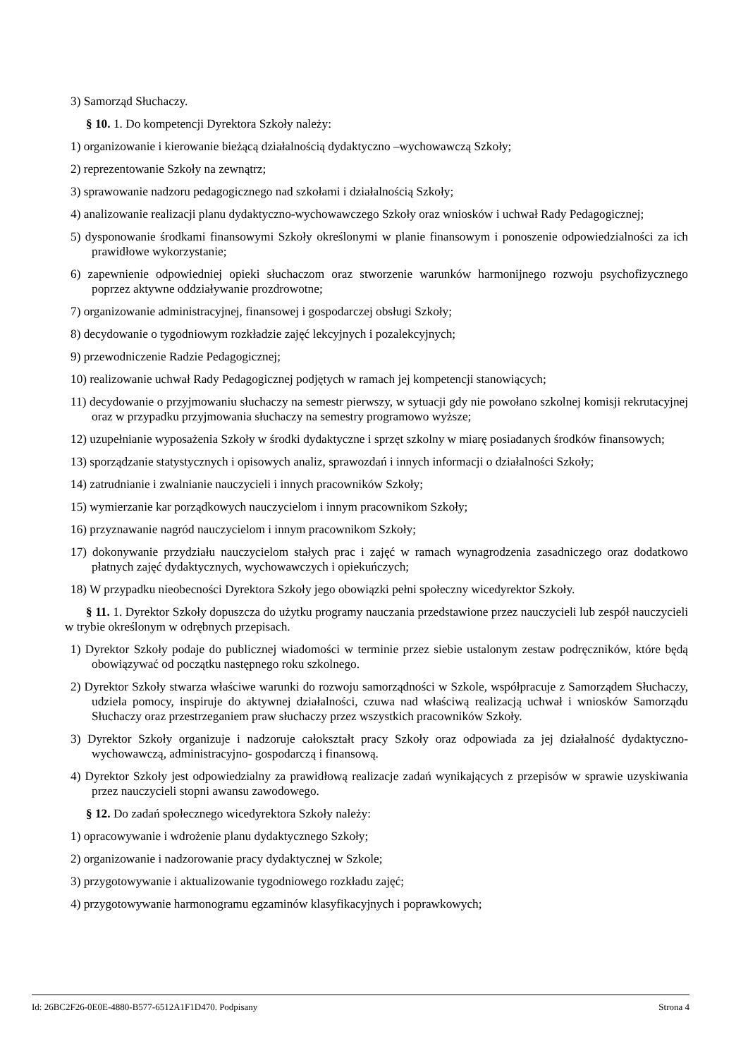3) Samorząd Słuchaczy.
§ 10. 1. Do kompetencji Dyrektora Szkoły należy:
1) organizowanie i kierowanie bieżącą działalnością dydaktyczno –wychowawczą Szkoły;
2) reprezentowanie Szkoły na zewnątrz;
3) sprawowanie nadzoru pedagogicznego nad szkołami i działalnością Szkoły;
4) analizowanie realizacji planu dydaktyczno-wychowawczego Szkoły oraz wniosków i uchwał Rady Pedagogicznej;
5) dysponowanie środkami finansowymi Szkoły określonymi w planie finansowym i ponoszenie odpowiedzialności za ich prawidłowe wykorzystanie;
6) zapewnienie odpowiedniej opieki słuchaczom oraz stworzenie warunków harmonijnego rozwoju psychofizycznego poprzez aktywne oddziaływanie prozdrowotne;
7) organizowanie administracyjnej, finansowej i gospodarczej obsługi Szkoły;
8) decydowanie o tygodniowym rozkładzie zajęć lekcyjnych i pozalekcyjnych;
9) przewodniczenie Radzie Pedagogicznej;
10) realizowanie uchwał Rady Pedagogicznej podjętych w ramach jej kompetencji stanowiących;
11) decydowanie o przyjmowaniu słuchaczy na semestr pierwszy, w sytuacji gdy nie powołano szkolnej komisji rekrutacyjnej oraz w przypadku przyjmowania słuchaczy na semestry programowo wyższe;
12) uzupełnianie wyposażenia Szkoły w środki dydaktyczne i sprzęt szkolny w miarę posiadanych środków finansowych;
13) sporządzanie statystycznych i opisowych analiz, sprawozdań i innych informacji o działalności Szkoły;
14) zatrudnianie i zwalnianie nauczycieli i innych pracowników Szkoły;
15) wymierzanie kar porządkowych nauczycielom i innym pracownikom Szkoły;
16) przyznawanie nagród nauczycielom i innym pracownikom Szkoły;
17) dokonywanie przydziału nauczycielom stałych prac i zajęć w ramach wynagrodzenia zasadniczego oraz dodatkowo płatnych zajęć dydaktycznych, wychowawczych i opiekuńczych;
18) W przypadku nieobecności Dyrektora Szkoły jego obowiązki pełni społeczny wicedyrektor Szkoły.
§ 11. 1. Dyrektor Szkoły dopuszcza do użytku programy nauczania przedstawione przez nauczycieli lub zespół nauczycieli w trybie określonym w odrębnych przepisach.
1) Dyrektor Szkoły podaje do publicznej wiadomości w terminie przez siebie ustalonym zestaw podręczników, które będą obowiązywać od początku następnego roku szkolnego.
2) Dyrektor Szkoły stwarza właściwe warunki do rozwoju samorządności w Szkole, współpracuje z Samorządem Słuchaczy, udziela pomocy, inspiruje do aktywnej działalności, czuwa nad właściwą realizacją uchwał i wniosków Samorządu Słuchaczy oraz przestrzeganiem praw słuchaczy przez wszystkich pracowników Szkoły.
3) Dyrektor Szkoły organizuje i nadzoruje całokształt pracy Szkoły oraz odpowiada za jej działalność dydaktyczno-wychowawczą, administracyjno- gospodarczą i finansową.
4) Dyrektor Szkoły jest odpowiedzialny za prawidłową realizacje zadań wynikających z przepisów w sprawie uzyskiwania przez nauczycieli stopni awansu zawodowego.
§ 12. Do zadań społecznego wicedyrektora Szkoły należy:
1) opracowywanie i wdrożenie planu dydaktycznego Szkoły;
2) organizowanie i nadzorowanie pracy dydaktycznej w Szkole;
3) przygotowywanie i aktualizowanie tygodniowego rozkładu zajęć;
4) przygotowywanie harmonogramu egzaminów klasyfikacyjnych i poprawkowych;
Id: 26BC2F26-0E0E-4880-B577-6512A1F1D470. Podpisany Strona 4